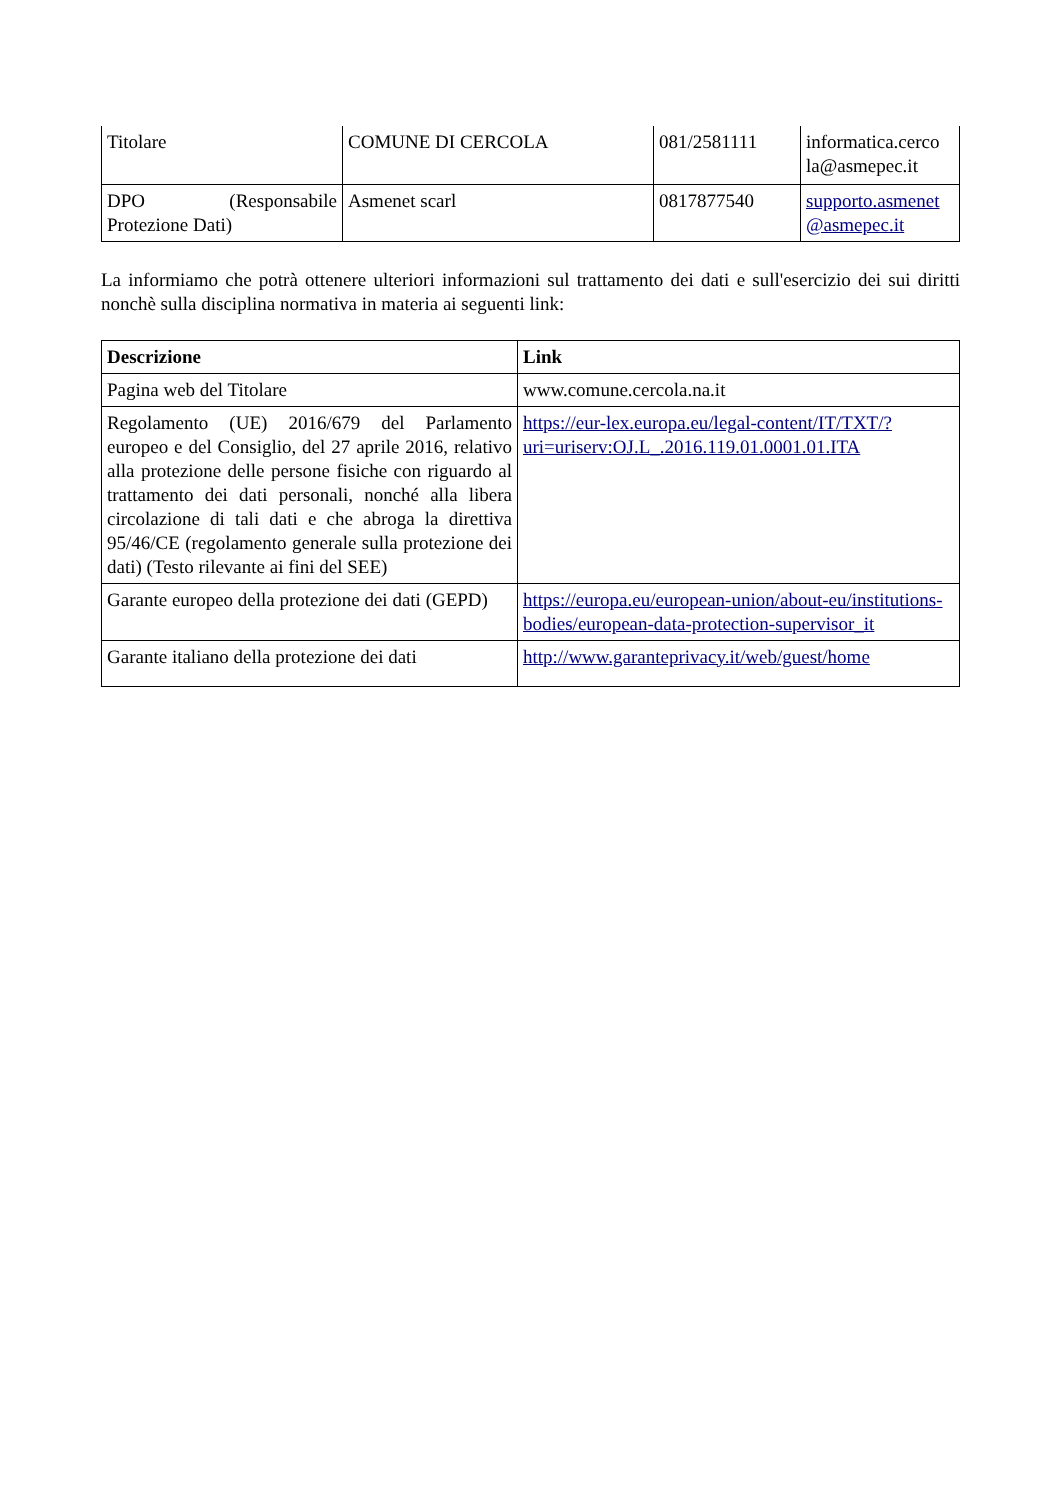| Titolare | COMUNE DI CERCOLA | 081/2581111 | informatica.cerco la@asmepec.it |
| DPO (Responsabile Protezione Dati) | Asmenet scarl | 0817877540 | supporto.asmenet @asmepec.it |
La informiamo che potrà ottenere ulteriori informazioni sul trattamento dei dati e sull'esercizio dei sui diritti nonchè sulla disciplina normativa in materia ai seguenti link:
| Descrizione | Link |
| --- | --- |
| Pagina web del Titolare | www.comune.cercola.na.it |
| Regolamento (UE) 2016/679 del Parlamento europeo e del Consiglio, del 27 aprile 2016, relativo alla protezione delle persone fisiche con riguardo al trattamento dei dati personali, nonché alla libera circolazione di tali dati e che abroga la direttiva 95/46/CE (regolamento generale sulla protezione dei dati) (Testo rilevante ai fini del SEE) | https://eur-lex.europa.eu/legal-content/IT/TXT/?uri=uriserv:OJ.L_.2016.119.01.0001.01.ITA |
| Garante europeo della protezione dei dati (GEPD) | https://europa.eu/european-union/about-eu/institutions-bodies/european-data-protection-supervisor_it |
| Garante italiano della protezione dei dati | http://www.garanteprivacy.it/web/guest/home |